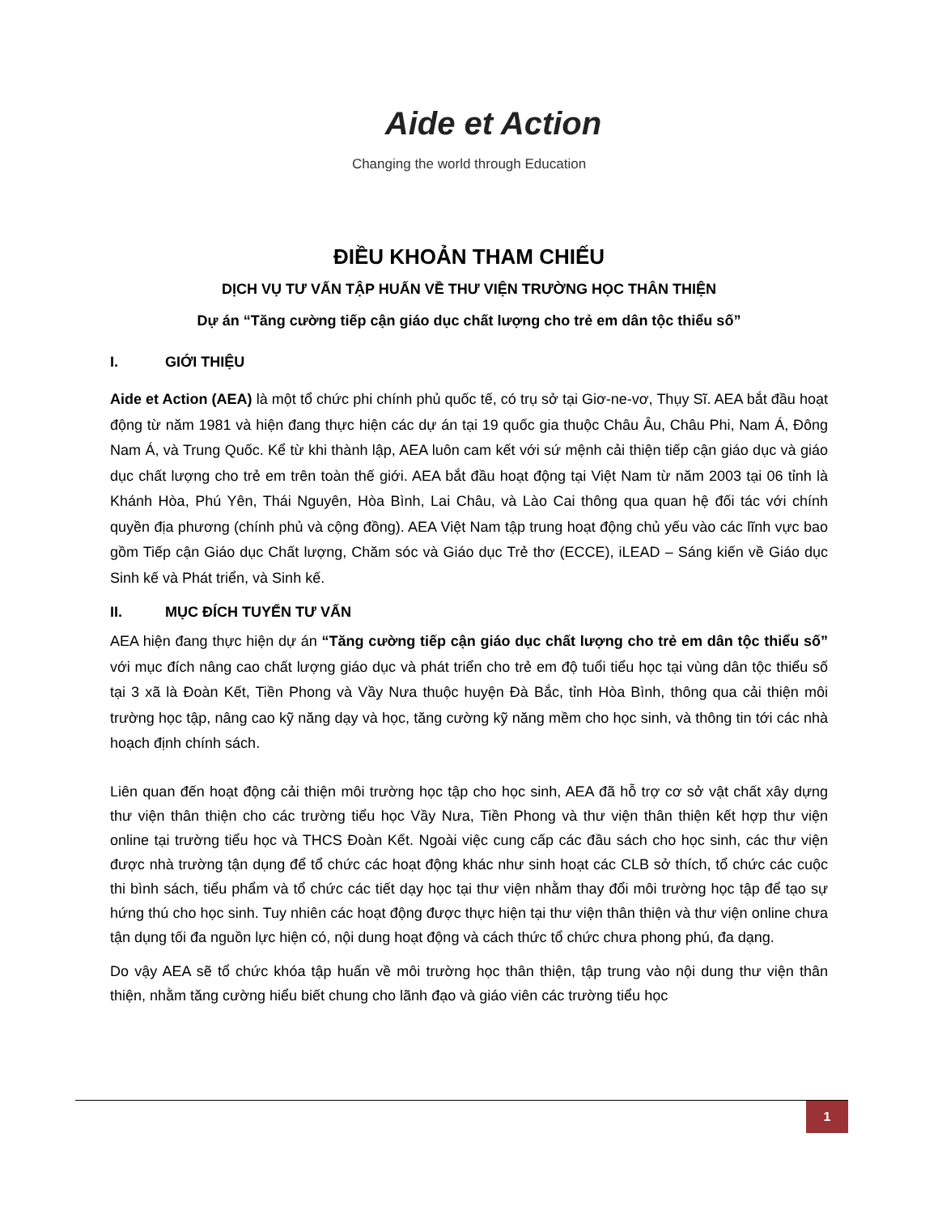Aide et Action
Changing the world through Education
ĐIỀU KHOẢN THAM CHIẾU
DỊCH VỤ TƯ VẤN TẬP HUẤN VỀ THƯ VIỆN TRƯỜNG HỌC THÂN THIỆN
Dự án “Tăng cường tiếp cận giáo dục chất lượng cho trẻ em dân tộc thiểu số”
I. GIỚI THIỆU
Aide et Action (AEA) là một tổ chức phi chính phủ quốc tế, có trụ sở tại Giơ-ne-vơ, Thụy Sĩ. AEA bắt đầu hoạt động từ năm 1981 và hiện đang thực hiện các dự án tại 19 quốc gia thuộc Châu Âu, Châu Phi, Nam Á, Đông Nam Á, và Trung Quốc. Kể từ khi thành lập, AEA luôn cam kết với sứ mệnh cải thiện tiếp cận giáo dục và giáo dục chất lượng cho trẻ em trên toàn thế giới. AEA bắt đầu hoạt động tại Việt Nam từ năm 2003 tại 06 tỉnh là Khánh Hòa, Phú Yên, Thái Nguyên, Hòa Bình, Lai Châu, và Lào Cai thông qua quan hệ đối tác với chính quyền địa phương (chính phủ và cộng đồng). AEA Việt Nam tập trung hoạt động chủ yếu vào các lĩnh vực bao gồm Tiếp cận Giáo dục Chất lượng, Chăm sóc và Giáo dục Trẻ thơ (ECCE), iLEAD – Sáng kiến về Giáo dục Sinh kế và Phát triển, và Sinh kế.
II. MỤC ĐÍCH TUYỂN TƯ VẤN
AEA hiện đang thực hiện dự án “Tăng cường tiếp cận giáo dục chất lượng cho trẻ em dân tộc thiểu số” với mục đích nâng cao chất lượng giáo dục và phát triển cho trẻ em độ tuổi tiểu học tại vùng dân tộc thiểu số tại 3 xã là Đoàn Kết, Tiền Phong và Vầy Nưa thuộc huyện Đà Bắc, tỉnh Hòa Bình, thông qua cải thiện môi trường học tập, nâng cao kỹ năng dạy và học, tăng cường kỹ năng mềm cho học sinh, và thông tin tới các nhà hoạch định chính sách.
Liên quan đến hoạt động cải thiện môi trường học tập cho học sinh, AEA đã hỗ trợ cơ sở vật chất xây dựng thư viện thân thiện cho các trường tiểu học Vầy Nưa, Tiền Phong và thư viện thân thiện kết hợp thư viện online tại trường tiểu học và THCS Đoàn Kết. Ngoài việc cung cấp các đầu sách cho học sinh, các thư viện được nhà trường tận dụng để tổ chức các hoạt động khác như sinh hoạt các CLB sở thích, tổ chức các cuộc thi bình sách, tiểu phẩm và tổ chức các tiết dạy học tại thư viện nhằm thay đổi môi trường học tập để tạo sự hứng thú cho học sinh. Tuy nhiên các hoạt động được thực hiện tại thư viện thân thiện và thư viện online chưa tận dụng tối đa nguồn lực hiện có, nội dung hoạt động và cách thức tổ chức chưa phong phú, đa dạng.
Do vậy AEA sẽ tổ chức khóa tập huấn về môi trường học thân thiện, tập trung vào nội dung thư viện thân thiện, nhằm tăng cường hiểu biết chung cho lãnh đạo và giáo viên các trường tiểu học
1